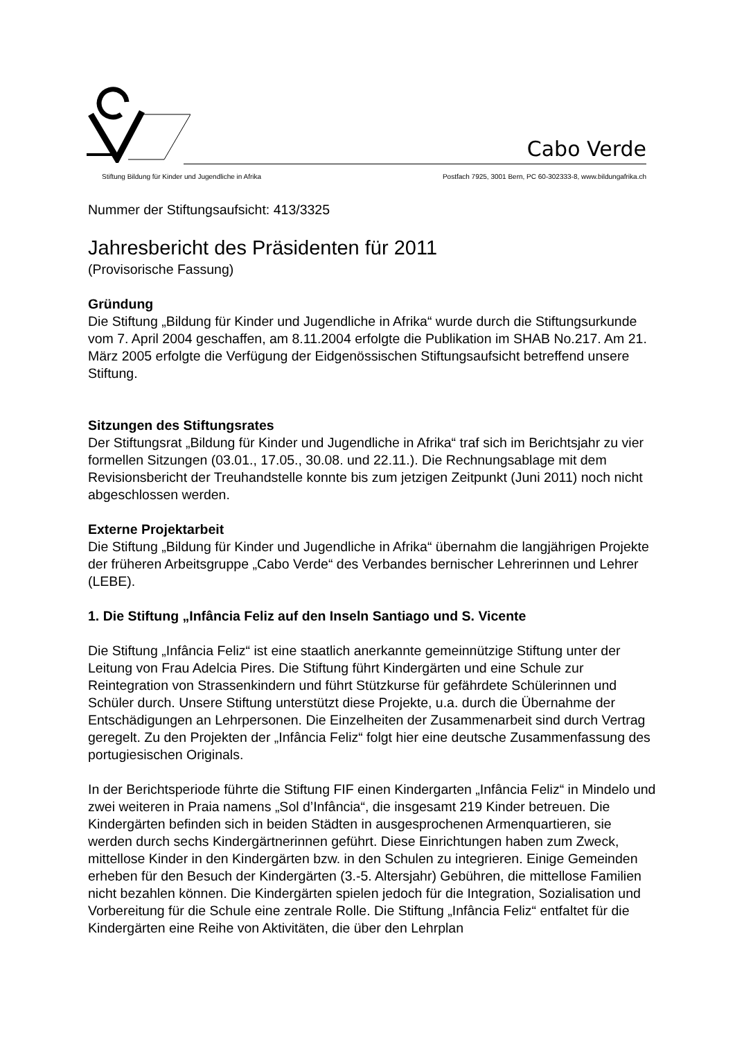Cabo Verde
Stiftung Bildung für Kinder und Jugendliche in Afrika Postfach 7925, 3001 Bern, PC 60-302333-8, www.bildungafrika.ch
Nummer der Stiftungsaufsicht: 413/3325
Jahresbericht des Präsidenten für 2011
(Provisorische Fassung)
Gründung
Die Stiftung „Bildung für Kinder und Jugendliche in Afrika“ wurde durch die Stiftungsurkunde vom 7. April 2004 geschaffen, am 8.11.2004 erfolgte die Publikation im SHAB No.217. Am 21. März 2005 erfolgte die Verfügung der Eidgenössischen Stiftungsaufsicht betreffend unsere Stiftung.
Sitzungen des Stiftungsrates
Der Stiftungsrat „Bildung für Kinder und Jugendliche in Afrika“ traf sich im Berichtsjahr zu vier formellen Sitzungen (03.01., 17.05., 30.08. und 22.11.). Die Rechnungsablage mit dem Revisionsbericht der Treuhandstelle konnte bis zum jetzigen Zeitpunkt (Juni 2011) noch nicht abgeschlossen werden.
Externe Projektarbeit
Die Stiftung „Bildung für Kinder und Jugendliche in Afrika“ übernahm die langjährigen Projekte der früheren Arbeitsgruppe „Cabo Verde“ des Verbandes bernischer Lehrerinnen und Lehrer (LEBE).
1. Die Stiftung „Infância Feliz auf den Inseln Santiago und S. Vicente
Die Stiftung „Infância Feliz“ ist eine staatlich anerkannte gemeinnützige Stiftung unter der Leitung von Frau Adelcia Pires. Die Stiftung führt Kindergärten und eine Schule zur Reintegration von Strassenkindern und führt Stützkurse für gefährdete Schülerinnen und Schüler durch. Unsere Stiftung unterstützt diese Projekte, u.a. durch die Übernahme der Entschädigungen an Lehrpersonen. Die Einzelheiten der Zusammenarbeit sind durch Vertrag geregelt. Zu den Projekten der „Infância Feliz“ folgt hier eine deutsche Zusammenfassung des portugiesischen Originals.
In der Berichtsperiode führte die Stiftung FIF einen Kindergarten „Infância Feliz“ in Mindelo und zwei weiteren in Praia namens „Sol d’Infância“, die insgesamt 219 Kinder betreuen. Die Kindergärten befinden sich in beiden Städten in ausgesprochenen Armenquartieren, sie werden durch sechs Kindergärtnerinnen geführt. Diese Einrichtungen haben zum Zweck, mittellose Kinder in den Kindergärten bzw. in den Schulen zu integrieren. Einige Gemeinden erheben für den Besuch der Kindergärten (3.-5. Altersjahr) Gebühren, die mittellose Familien nicht bezahlen können. Die Kindergärten spielen jedoch für die Integration, Sozialisation und Vorbereitung für die Schule eine zentrale Rolle. Die Stiftung „Infância Feliz“ entfaltet für die Kindergärten eine Reihe von Aktivitäten, die über den Lehrplan